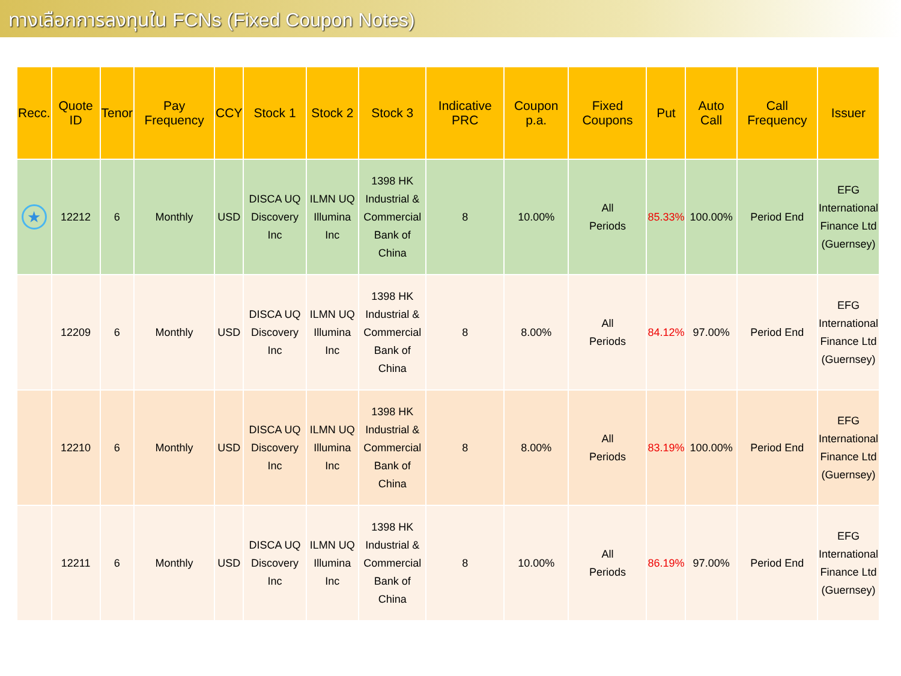ทางเลือกการลงทุนใน FCNs (Fixed Coupon Notes)
| Recc. | Quote ID | Tenor | Pay Frequency | CCY | Stock 1 | Stock 2 | Stock 3 | Indicative PRC | Coupon p.a. | Fixed Coupons | Put | Auto Call | Call Frequency | Issuer |
| --- | --- | --- | --- | --- | --- | --- | --- | --- | --- | --- | --- | --- | --- | --- |
| ★ | 12212 | 6 | Monthly | USD | DISCA UQ Discovery Inc | ILMN UQ Illumina Inc | 1398 HK Industrial & Commercial Bank of China | 8 | 10.00% | All Periods | 85.33% | 100.00% | Period End | EFG International Finance Ltd (Guernsey) |
| | 12209 | 6 | Monthly | USD | DISCA UQ Discovery Inc | ILMN UQ Illumina Inc | 1398 HK Industrial & Commercial Bank of China | 8 | 8.00% | All Periods | 84.12% | 97.00% | Period End | EFG International Finance Ltd (Guernsey) |
| | 12210 | 6 | Monthly | USD | DISCA UQ Discovery Inc | ILMN UQ Illumina Inc | 1398 HK Industrial & Commercial Bank of China | 8 | 8.00% | All Periods | 83.19% | 100.00% | Period End | EFG International Finance Ltd (Guernsey) |
| | 12211 | 6 | Monthly | USD | DISCA UQ Discovery Inc | ILMN UQ Illumina Inc | 1398 HK Industrial & Commercial Bank of China | 8 | 10.00% | All Periods | 86.19% | 97.00% | Period End | EFG International Finance Ltd (Guernsey) |